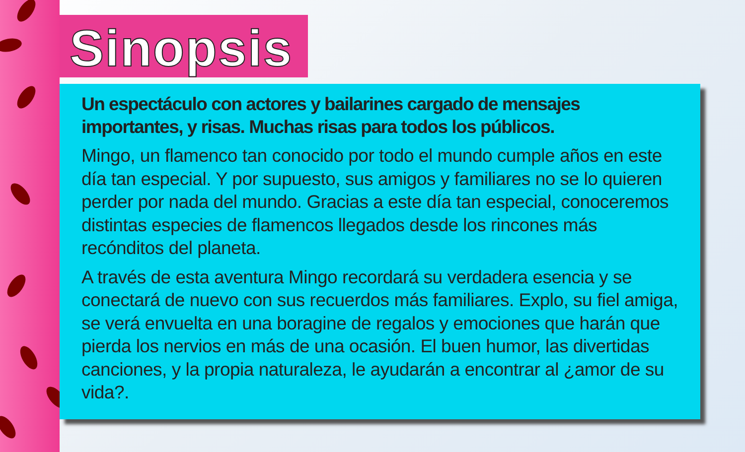Sinopsis
Un espectáculo con actores y bailarines cargado de mensajes importantes, y risas. Muchas risas para todos los públicos.
Mingo, un flamenco tan conocido por todo el mundo cumple años en este día tan especial. Y por supuesto, sus amigos y familiares no se lo quieren perder por nada del mundo. Gracias a este día tan especial, conoceremos distintas especies de flamencos llegados desde los rincones más recónditos del planeta.
A través de esta aventura Mingo recordará su verdadera esencia y se conectará de nuevo con sus recuerdos más familiares. Explo, su fiel amiga, se verá envuelta en una boragine de regalos y emociones que harán que pierda los nervios en más de una ocasión. El buen humor, las divertidas canciones, y la propia naturaleza, le ayudarán a encontrar al ¿amor de su vida?.